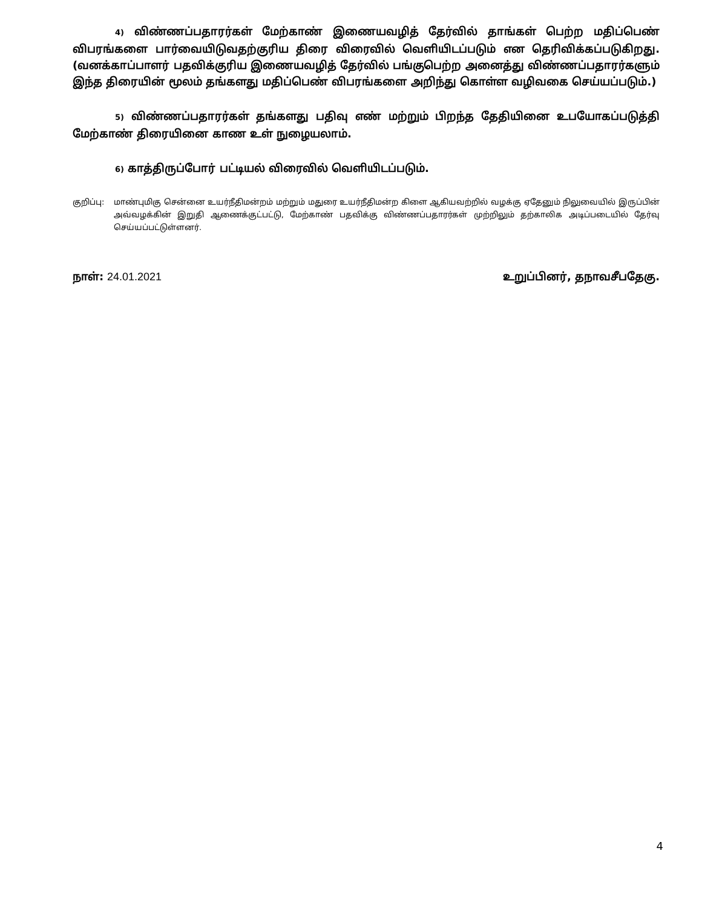4) விண்ணப்பதாரர்கள் மேற்காண் இணையவழித் தேர்வில் தாங்கள் பெற்ற மதிப்பெண் விபரங்களை பார்வையிடுவதற்குரிய திரை விரைவில் வெளியிடப்படும் என தெரிவிக்கப்படுகிறது. (வனக்காப்பாளர் பதவிக்குரிய இணையவழித் தேர்வில் பங்குபெற்ற அனைத்து விண்ணப்பதாரர்களும் இந்த திரையின் மூலம் தங்களது மதிப்பெண் விபரங்களை அறிந்து கொள்ள வழிவகை செய்யப்படும்.)
5) விண்ணப்பதாரர்கள் தங்களது பதிவு எண் மற்றும் பிறந்த தேதியினை உபயோகப்படுத்தி மேற்காண் திரையினை காண உள் நுழையலாம்.
6) காத்திருப்போர் பட்டியல் விரைவில் வெளியிடப்படும்.
குறிப்பு:
மாண்புமிகு சென்னை உயர்நீதிமன்றம் மற்றும் மதுரை உயர்நீதிமன்ற கிளை ஆகியவற்றில் வழக்கு ஏதேனும் நிலுவையில் இருப்பின் அவ்வழக்கின் இறுதி ஆணைக்குட்பட்டு, மேற்காண் பதவிக்கு விண்ணப்பதாரர்கள் முற்றிலும் தற்காலிக அடிப்படையில் தேர்வு செய்யப்பட்டுள்ளனர்.
நாள்: 24.01.2021 உறுப்பினர், தநாவசீபதேகு.
4